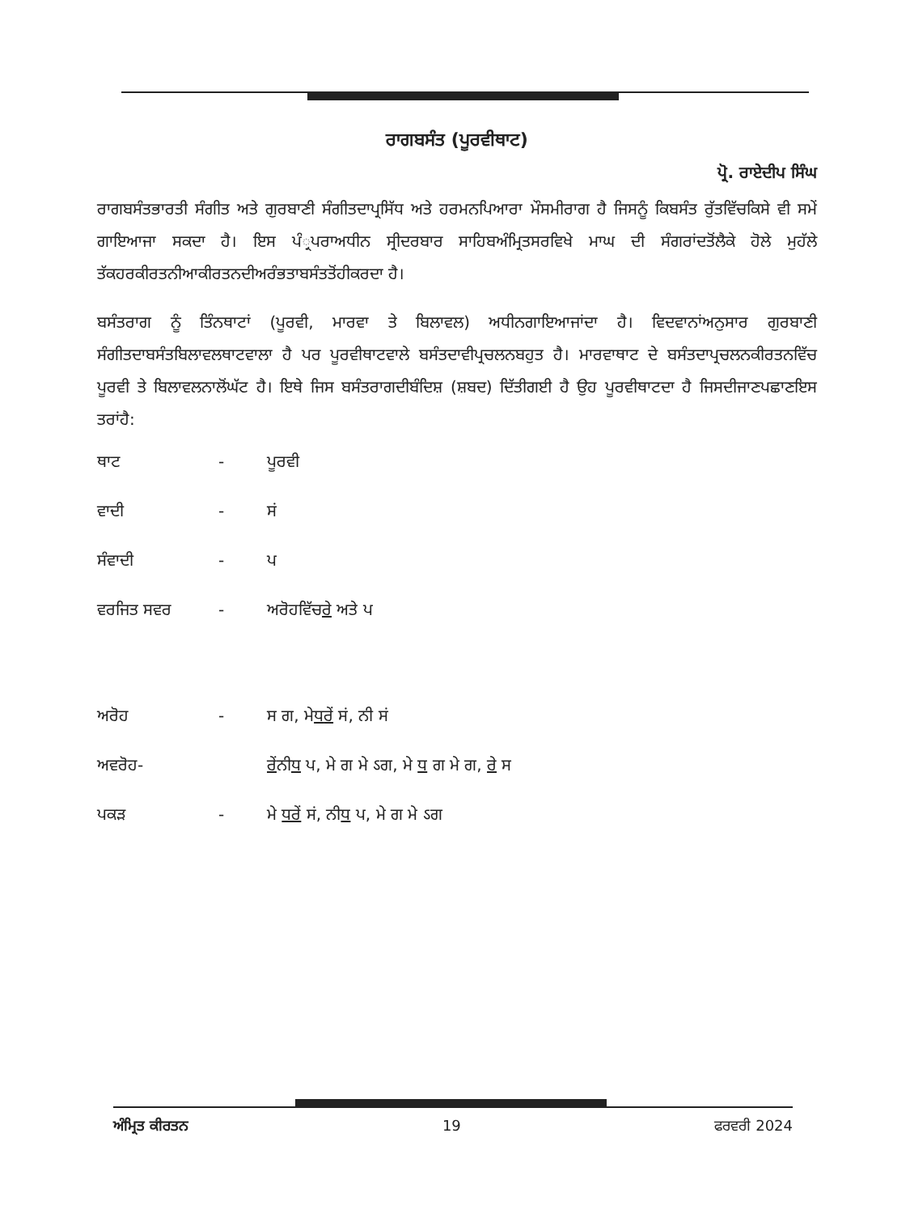ਰਾਗਬਸੰਤ (ਪੂਰਵੀਥਾਟ)
ਪ੍ਰੋ. ਰਾਏਦੀਪ ਸਿੰਘ
ਰਾਗਬਸੰਤਭਾਰਤੀ ਸੰਗੀਤ ਅਤੇ ਗੁਰਬਾਣੀ ਸੰਗੀਤਦਾਪ੍ਰਸਿੱਧ ਅਤੇ ਹਰਮਨਪਿਆਰਾ ਮੌਸਮੀਰਾਗ ਹੈ ਜਿਸਨੂੰ ਕਿਬਸੰਤ ਰੁੱਤਵਿੱਚਕਿਸੇ ਵੀ ਸਮੇਂ ਗਾਇਆਜਾ ਸਕਦਾ ਹੈ। ਇਸ ਪੰ੍ਰਪਰਾਅਧੀਨ ਸ੍ਰੀਦਰਬਾਰ ਸਾਹਿਬਅੰਮ੍ਰਿਤਸਰਵਿਖੇ ਮਾਘ ਦੀ ਸੰਗਰਾਂਦਤੋਂਲੈਕੇ ਹੋਲੇ ਮੁਹੱਲੇ ਤੱਕਹਰਕੀਰਤਨੀਆਕੀਰਤਨਦੀਅਰੰਭਤਾਬਸੰਤਤੋਂਹੀਕਰਦਾ ਹੈ।
ਬਸੰਤਰਾਗ ਨੂੰ ਤਿੰਨਥਾਟਾਂ (ਪੂਰਵੀ, ਮਾਰਵਾ ਤੇ ਬਿਲਾਵਲ) ਅਧੀਨਗਾਇਆਜਾਂਦਾ ਹੈ। ਵਿਦਵਾਨਾਂਅਨੁਸਾਰ ਗੁਰਬਾਣੀ ਸੰਗੀਤਦਾਬਸੰਤਬਿਲਾਵਲਥਾਟਵਾਲਾ ਹੈ ਪਰ ਪੂਰਵੀਥਾਟਵਾਲੇ ਬਸੰਤਦਾਵੀਪ੍ਰਚਲਨਬਹੁਤ ਹੈ। ਮਾਰਵਾਥਾਟ ਦੇ ਬਸੰਤਦਾਪ੍ਰਚਲਨਕੀਰਤਨਵਿੱਚ ਪੂਰਵੀ ਤੇ ਬਿਲਾਵਲਨਾਲੋਂਘੱਟ ਹੈ। ਇਥੇ ਜਿਸ ਬਸੰਤਰਾਗਦੀਬੰਦਿਸ਼ (ਸ਼ਬਦ) ਦਿੱਤੀਗਈ ਹੈ ਉਹ ਪੂਰਵੀਥਾਟਦਾ ਹੈ ਜਿਸਦੀਜਾਣਪਛਾਣਇਸ ਤਰਾਂਹੈ:
ਥਾਟ - ਪੂਰਵੀ
ਵਾਦੀ - ਸਂ
ਸੰਵਾਦੀ - ਪ
ਵਰਜਿਤ ਸਵਰ - ਅਰੋਹਵਿੱਚਰੇ ਅਤੇ ਪ
ਅਰੋਹ - ਸ ਗ, ਮੇਧਰੇਂ ਸਂ, ਨੀ ਸਂ
ਅਵਰੋਹ- ਰੇਂਨੀਧ ਪ, ਮੇ ਗ ਮੇ ऽਗ, ਮੇ ਧ ਗ ਮੇ ਗ, ਰੇ ਸ
ਪਕੜ - ਮੇ ਧਰੇਂ ਸਂ, ਨੀਧ ਪ, ਮੇ ਗ ਮੇ ऽਗ
ਅੰਮ੍ਰਿਤ ਕੀਰਤਨ 19 ਫਰਵਰੀ 2024